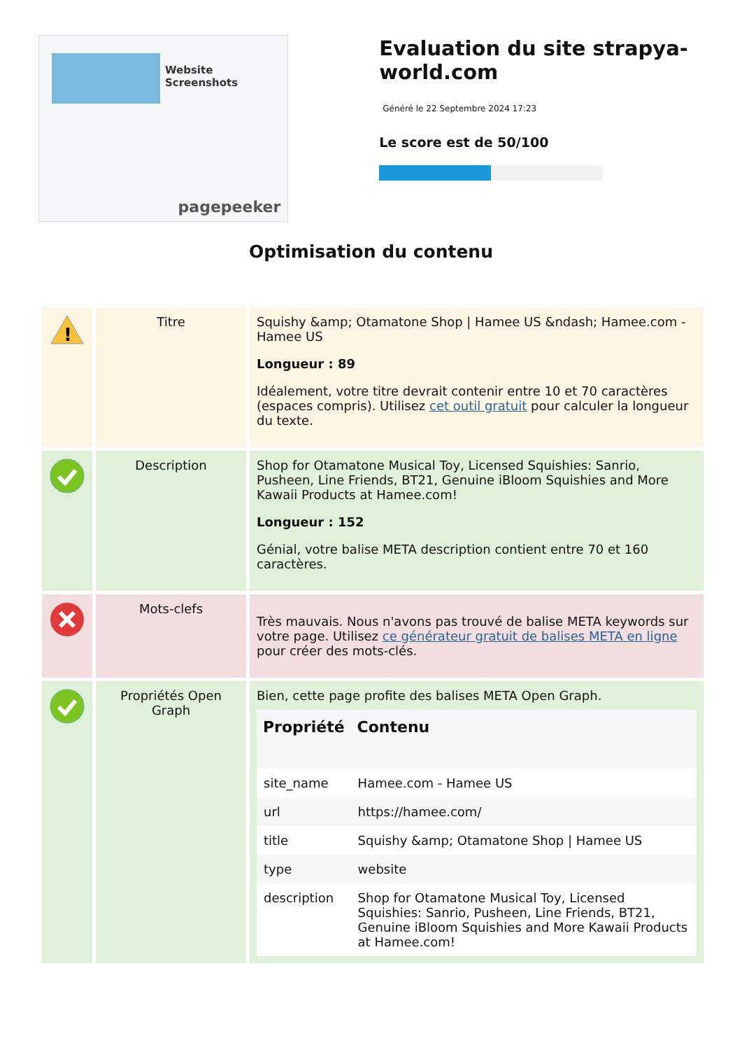Website Screenshots
pagepeeker
Evaluation du site strapya-world.com
Généré le 22 Septembre 2024 17:23
Le score est de 50/100
Optimisation du contenu
| ! | Titre | Squishy &amp; Otamatone Shop / Hamee US &ndash; Hamee.com - Hamee US Longueur : 89 Idéalement, votre titre devrait contenir entre 10 et 70 caractères (espaces compris). Utilisez cet outil gratuit pour calculer la longueur du texte. |
| | Description | Shop for Otamatone Musical Toy, Licensed Squishies: Sanrio, Pusheen, Line Friends, BT21, Genuine iBloom Squishies and More Kawaii Products at Hamee.com! Longueur : 152 Génial, votre balise META description contient entre 70 et 160 caractères. |
| | Mots-clefs | Très mauvais. Nous n'avons pas trouvé de balise META keywords sur votre page. Utilisez ce générateur gratuit de balises META en ligne pour créer des mots-clés. |
| | Propriétés Open Graph | Bien, cette page profite des balises META Open Graph. / Propriété / Contenu / / --- / --- / / site_name / Hamee.com - Hamee US / / url / https://hamee.com/ / / title / Squishy &amp; Otamatone Shop / Hamee US / / type / website / / description / Shop for Otamatone Musical Toy, Licensed Squishies: Sanrio, Pusheen, Line Friends, BT21, Genuine iBloom Squishies and More Kawaii Products at Hamee.com! / |